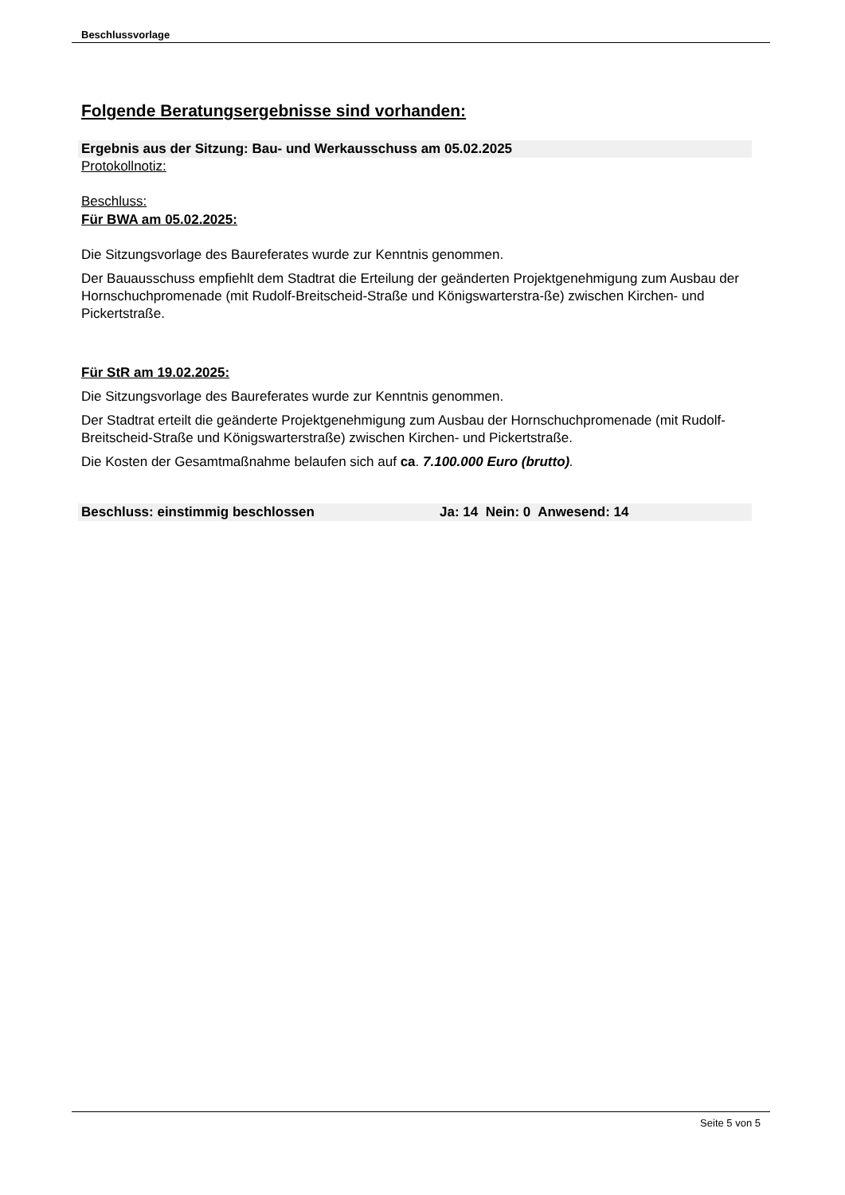Beschlussvorlage
Folgende Beratungsergebnisse sind vorhanden:
Ergebnis aus der Sitzung: Bau- und Werkausschuss am 05.02.2025
Protokollnotiz:
Beschluss:
Für BWA am 05.02.2025:
Die Sitzungsvorlage des Baureferates wurde zur Kenntnis genommen.
Der Bauausschuss empfiehlt dem Stadtrat die Erteilung der geänderten Projektgenehmigung zum Ausbau der Hornschuchpromenade (mit Rudolf-Breitscheid-Straße und Königswarterstra-ße) zwischen Kirchen- und Pickertstraße.
Für StR am 19.02.2025:
Die Sitzungsvorlage des Baureferates wurde zur Kenntnis genommen.
Der Stadtrat erteilt die geänderte Projektgenehmigung zum Ausbau der Hornschuchpromenade (mit Rudolf-Breitscheid-Straße und Königswarterstraße) zwischen Kirchen- und Pickertstraße.
Die Kosten der Gesamtmaßnahme belaufen sich auf ca. 7.100.000 Euro (brutto).
Beschluss: einstimmig beschlossen Ja: 14 Nein: 0 Anwesend: 14
Seite 5 von 5